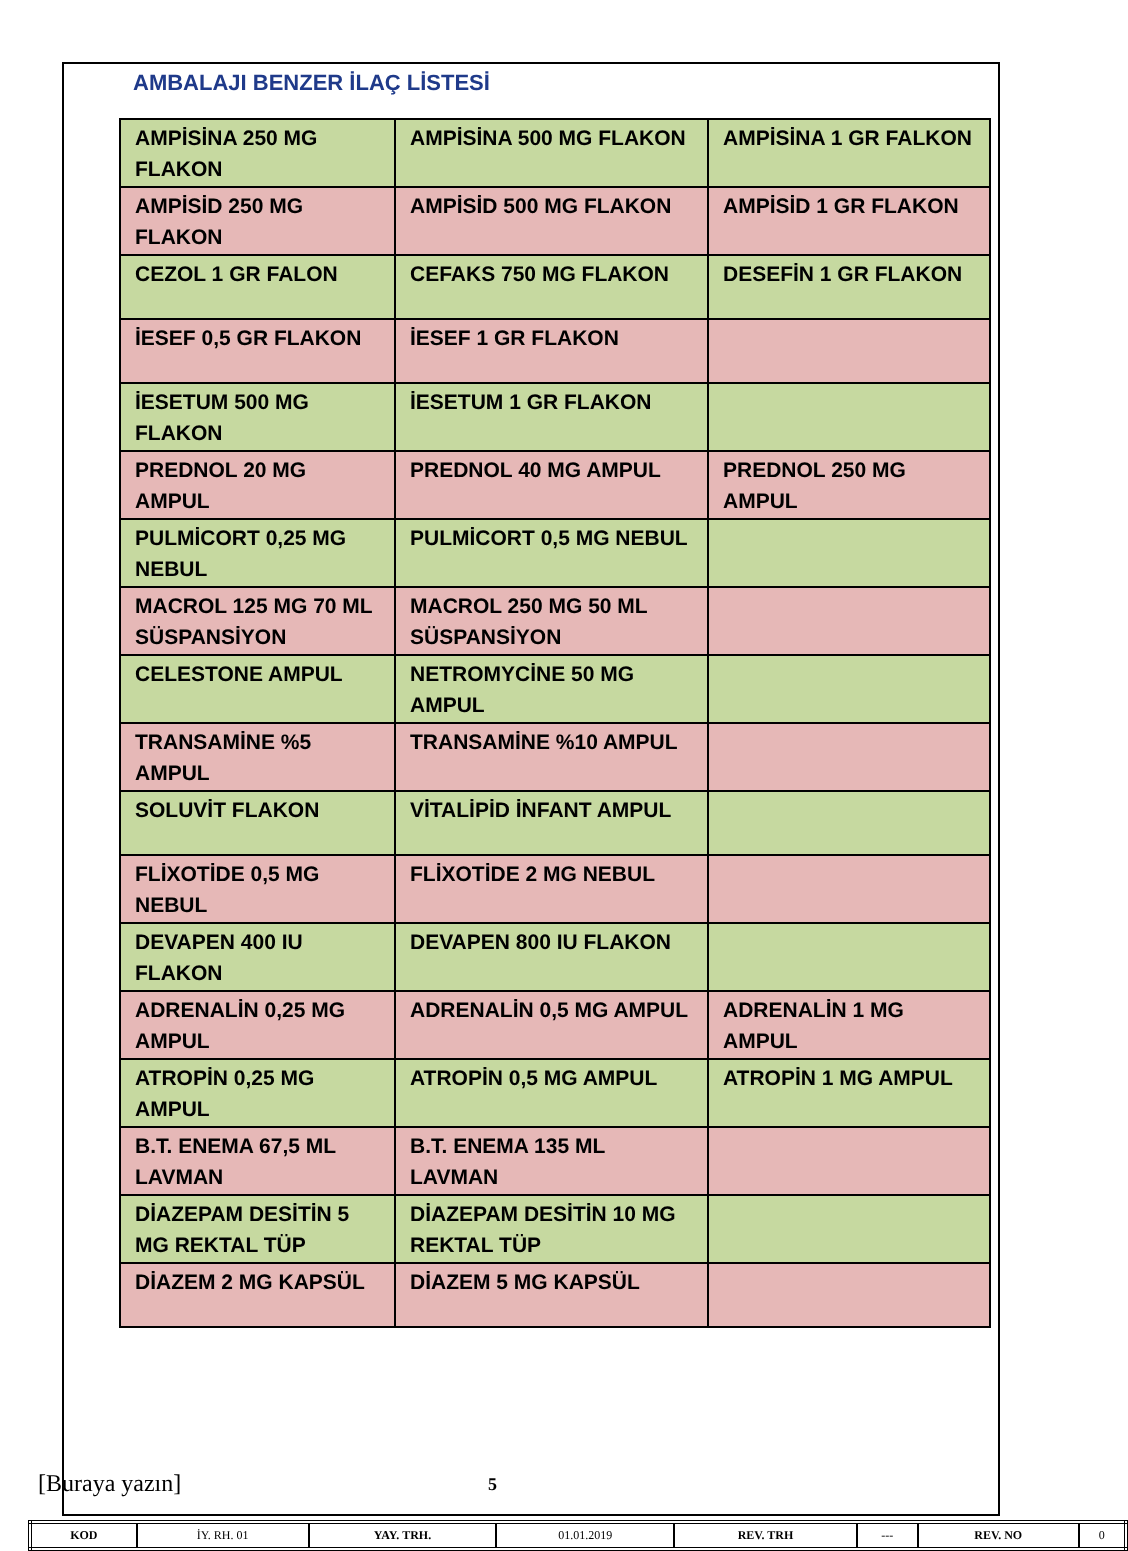AMBALAJI BENZER İLAÇ LİSTESİ
| AMPİSİNA 250 MG FLAKON | AMPİSİNA 500 MG FLAKON | AMPİSİNA 1 GR FALKON |
| AMPİSİD 250 MG FLAKON | AMPİSİD 500 MG FLAKON | AMPİSİD 1 GR FLAKON |
| CEZOL 1 GR FALON | CEFAKS 750 MG FLAKON | DESEFİN 1 GR FLAKON |
| İESEF 0,5 GR FLAKON | İESEF 1 GR FLAKON | |
| İESETUM 500 MG FLAKON | İESETUM 1 GR FLAKON | |
| PREDNOL 20 MG AMPUL | PREDNOL 40 MG AMPUL | PREDNOL 250 MG AMPUL |
| PULMİCORT 0,25 MG NEBUL | PULMİCORT 0,5 MG NEBUL | |
| MACROL 125 MG 70 ML SÜSPANSİYON | MACROL 250 MG 50 ML SÜSPANSİYON | |
| CELESTONE AMPUL | NETROMYCİNE 50 MG AMPUL | |
| TRANSAMİNE %5 AMPUL | TRANSAMİNE %10 AMPUL | |
| SOLUVİT FLAKON | VİTALİPİD İNFANT AMPUL | |
| FLİXOTİDE 0,5 MG NEBUL | FLİXOTİDE 2 MG NEBUL | |
| DEVAPEN 400 IU FLAKON | DEVAPEN 800 IU FLAKON | |
| ADRENALİN 0,25 MG AMPUL | ADRENALİN 0,5 MG AMPUL | ADRENALİN 1 MG AMPUL |
| ATROPİN 0,25 MG AMPUL | ATROPİN 0,5 MG AMPUL | ATROPİN 1 MG AMPUL |
| B.T. ENEMA 67,5 ML LAVMAN | B.T. ENEMA 135 ML LAVMAN | |
| DİAZEPAM DESİTİN 5 MG REKTAL TÜP | DİAZEPAM DESİTİN 10 MG REKTAL TÜP | |
| DİAZEM 2 MG KAPSÜL | DİAZEM 5 MG KAPSÜL | |
[Buraya yazın] 5
| KOD | İY. RH. 01 | YAY. TRH. | 01.01.2019 | REV. TRH | --- | REV. NO | 0 |